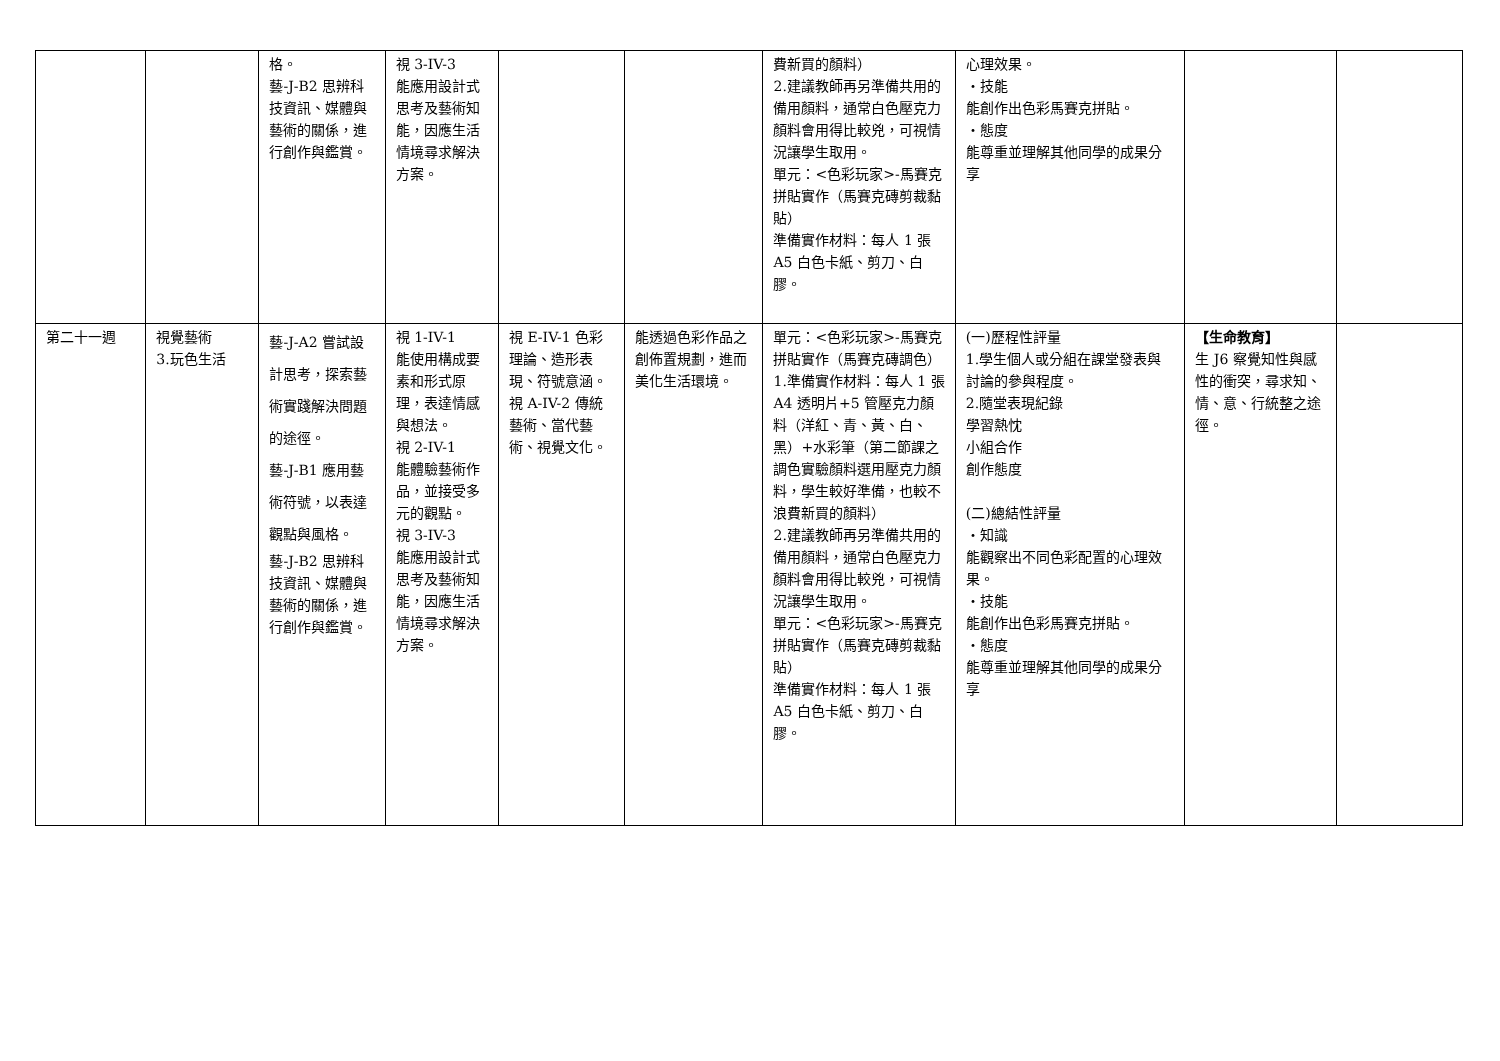| | | 格。 藝-J-B2 思辨科技資訊、媒體與藝術的關係，進行創作與鑑賞。 | 視 3-IV-3 能應用設計式思考及藝術知能，因應生活情境尋求解決方案。 | | | 費新買的顏料） 2.建議教師再另準備共用的備用顏料，通常白色壓克力顏料會用得比較兇，可視情況讓學生取用。 單元：<色彩玩家>-馬賽克拼貼實作（馬賽克磚剪裁黏貼） 準備實作材料：每人 1 張 A5 白色卡紙、剪刀、白膠。 | 心理效果。 ・技能 能創作出色彩馬賽克拼貼。 ・態度 能尊重並理解其他同學的成果分享 | | |
| 第二十一週 | 視覺藝術 3.玩色生活 | 藝-J-A2 嘗試設計思考，探索藝術實踐解決問題的途徑。 藝-J-B1 應用藝術符號，以表達觀點與風格。 藝-J-B2 思辨科技資訊、媒體與藝術的關係，進行創作與鑑賞。 | 視 1-IV-1 能使用構成要素和形式原理，表達情感與想法。 視 2-IV-1 能體驗藝術作品，並接受多元的觀點。 視 3-IV-3 能應用設計式思考及藝術知能，因應生活情境尋求解決方案。 | 視 E-IV-1 色彩理論、造形表現、符號意涵。 視 A-IV-2 傳統藝術、當代藝術、視覺文化。 | 能透過色彩作品之創佈置規劃，進而美化生活環境。 | 單元：<色彩玩家>-馬賽克拼貼實作（馬賽克磚調色）1.準備實作材料：每人 1 張 A4 透明片+5 管壓克力顏料（洋紅、青、黃、白、黑）+水彩筆（第二節課之調色實驗顏料選用壓克力顏料，學生較好準備，也較不浪費新買的顏料） 2.建議教師再另準備共用的備用顏料，通常白色壓克力顏料會用得比較兇，可視情況讓學生取用。 單元：<色彩玩家>-馬賽克拼貼實作（馬賽克磚剪裁黏貼） 準備實作材料：每人 1 張 A5 白色卡紙、剪刀、白膠。 | (一)歷程性評量 1.學生個人或分組在課堂發表與討論的參與程度。 2.隨堂表現紀錄 學習熱忱 小組合作 創作態度 (二)總結性評量 ・知識 能觀察出不同色彩配置的心理效果。 ・技能 能創作出色彩馬賽克拼貼。 ・態度 能尊重並理解其他同學的成果分享 | 【生命教育】 生 J6 察覺知性與感性的衝突，尋求知、情、意、行統整之途徑。 | |